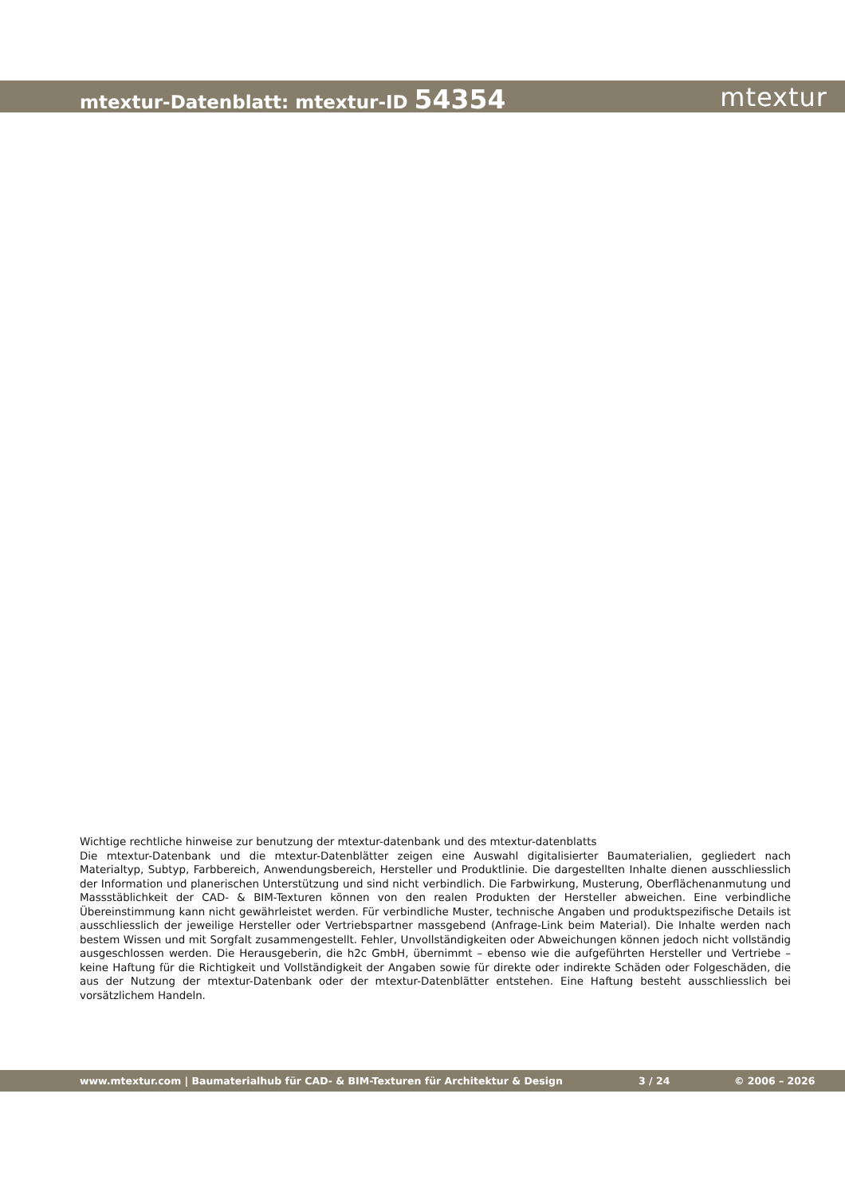mtextur-Datenblatt: mtextur-ID 54354
mtextur
Wichtige rechtliche hinweise zur benutzung der mtextur-datenbank und des mtextur-datenblatts
Die mtextur-Datenbank und die mtextur-Datenblätter zeigen eine Auswahl digitalisierter Baumaterialien, gegliedert nach Materialtyp, Subtyp, Farbbereich, Anwendungsbereich, Hersteller und Produktlinie. Die dargestellten Inhalte dienen ausschliesslich der Information und planerischen Unterstützung und sind nicht verbindlich. Die Farbwirkung, Musterung, Oberflächenanmutung und Massstäblichkeit der CAD- & BIM-Texturen können von den realen Produkten der Hersteller abweichen. Eine verbindliche Übereinstimmung kann nicht gewährleistet werden. Für verbindliche Muster, technische Angaben und produktspezifische Details ist ausschliesslich der jeweilige Hersteller oder Vertriebspartner massgebend (Anfrage-Link beim Material). Die Inhalte werden nach bestem Wissen und mit Sorgfalt zusammengestellt. Fehler, Unvollständigkeiten oder Abweichungen können jedoch nicht vollständig ausgeschlossen werden. Die Herausgeberin, die h2c GmbH, übernimmt – ebenso wie die aufgeführten Hersteller und Vertriebe – keine Haftung für die Richtigkeit und Vollständigkeit der Angaben sowie für direkte oder indirekte Schäden oder Folgeschäden, die aus der Nutzung der mtextur-Datenbank oder der mtextur-Datenblätter entstehen. Eine Haftung besteht ausschliesslich bei vorsätzlichem Handeln.
www.mtextur.com | Baumaterialhub für CAD- & BIM-Texturen für Architektur & Design 3 / 24 © 2006 – 2026